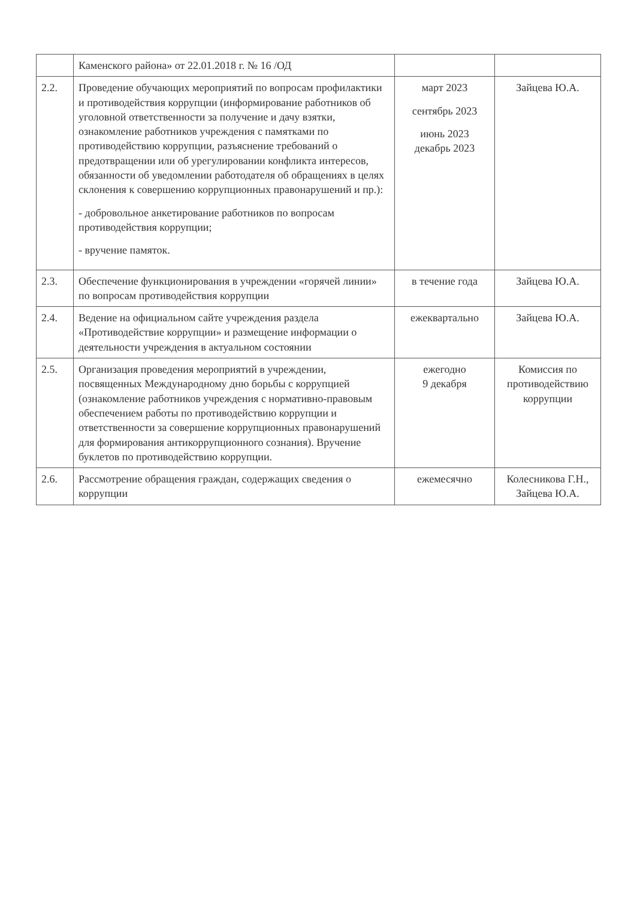| | Каменского района» от 22.01.2018 г. № 16 /ОД | | |
| 2.2. | Проведение обучающих мероприятий по вопросам профилактики и противодействия коррупции (информирование работников об уголовной ответственности за получение и дачу взятки, ознакомление работников учреждения с памятками по противодействию коррупции, разъяснение требований о предотвращении или об урегулировании конфликта интересов, обязанности об уведомлении работодателя об обращениях в целях склонения к совершению коррупционных правонарушений и пр.): - добровольное анкетирование работников по вопросам противодействия коррупции; - вручение памяток. | март 2023 сентябрь 2023 июнь 2023 декабрь 2023 | Зайцева Ю.А. |
| 2.3. | Обеспечение функционирования в учреждении «горячей линии» по вопросам противодействия коррупции | в течение года | Зайцева Ю.А. |
| 2.4. | Ведение на официальном сайте учреждения раздела «Противодействие коррупции» и размещение информации о деятельности учреждения в актуальном состоянии | ежеквартально | Зайцева Ю.А. |
| 2.5. | Организация проведения мероприятий в учреждении, посвященных Международному дню борьбы с коррупцией (ознакомление работников учреждения с нормативно-правовым обеспечением работы по противодействию коррупции и ответственности за совершение коррупционных правонарушений для формирования антикоррупционного сознания). Вручение буклетов по противодействию коррупции. | ежегодно 9 декабря | Комиссия по противодействию коррупции |
| 2.6. | Рассмотрение обращения граждан, содержащих сведения о коррупции | ежемесячно | Колесникова Г.Н., Зайцева Ю.А. |